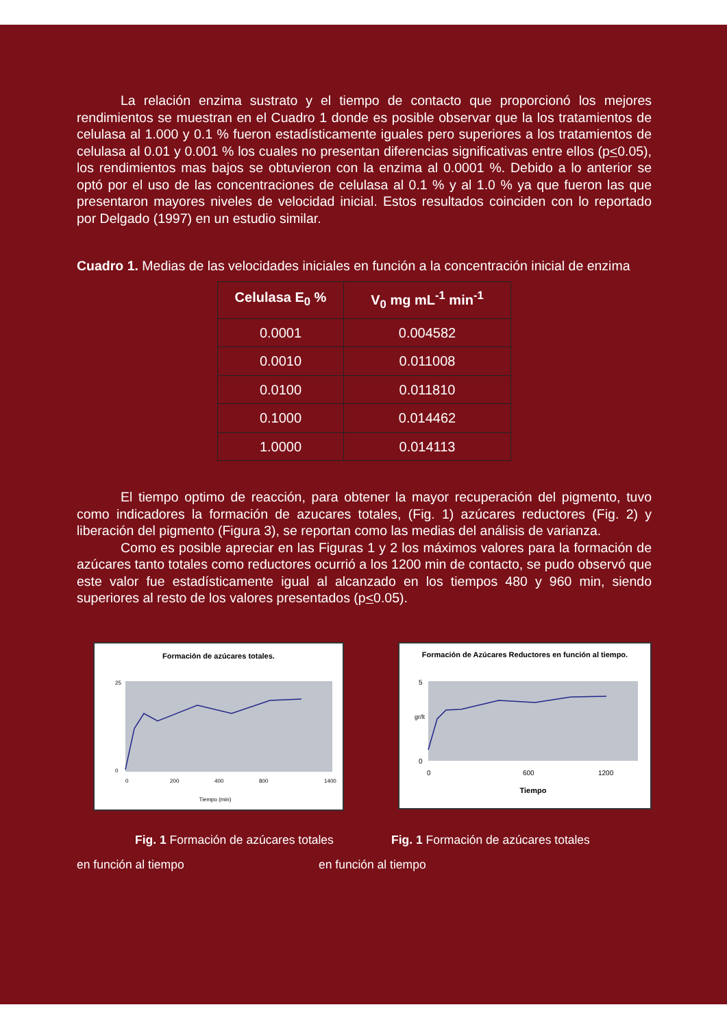La relación enzima sustrato y el tiempo de contacto que proporcionó los mejores rendimientos se muestran en el Cuadro 1 donde es posible observar que la los tratamientos de celulasa al 1.000 y 0.1 % fueron estadísticamente iguales pero superiores a los tratamientos de celulasa al 0.01 y 0.001 % los cuales no presentan diferencias significativas entre ellos (p<0.05), los rendimientos mas bajos se obtuvieron con la enzima al 0.0001 %. Debido a lo anterior se optó por el uso de las concentraciones de celulasa al 0.1 % y al 1.0 % ya que fueron las que presentaron mayores niveles de velocidad inicial. Estos resultados coinciden con lo reportado por Delgado (1997) en un estudio similar.
Cuadro 1. Medias de las velocidades iniciales en función a la concentración inicial de enzima
| Celulasa E<sub>0</sub> % | V<sub>0</sub> mg mL<sup>-1</sup> min<sup>-1</sup> |
| --- | --- |
| 0.0001 | 0.004582 |
| 0.0010 | 0.011008 |
| 0.0100 | 0.011810 |
| 0.1000 | 0.014462 |
| 1.0000 | 0.014113 |
El tiempo optimo de reacción, para obtener la mayor recuperación del pigmento, tuvo como indicadores la formación de azucares totales, (Fig. 1) azúcares reductores (Fig. 2) y liberación del pigmento (Figura 3), se reportan como las medias del análisis de varianza.
Como es posible apreciar en las Figuras 1 y 2 los máximos valores para la formación de azúcares tanto totales como reductores ocurrió a los 1200 min de contacto, se pudo observó que este valor fue estadísticamente igual al alcanzado en los tiempos 480 y 960 min, siendo superiores al resto de los valores presentados (p<0.05).
Formación de azúcares totales.
25
0
0
200
400
800
1400
Tiempo (min)
Formación de Azúcares Reductores en función al tiempo.
5
0
0
600
1200
Tiempo
gr/lt
Fig. 1 Formación de azúcares totales
Fig. 1 Formación de azúcares totales
en función al tiempo en función al tiempo